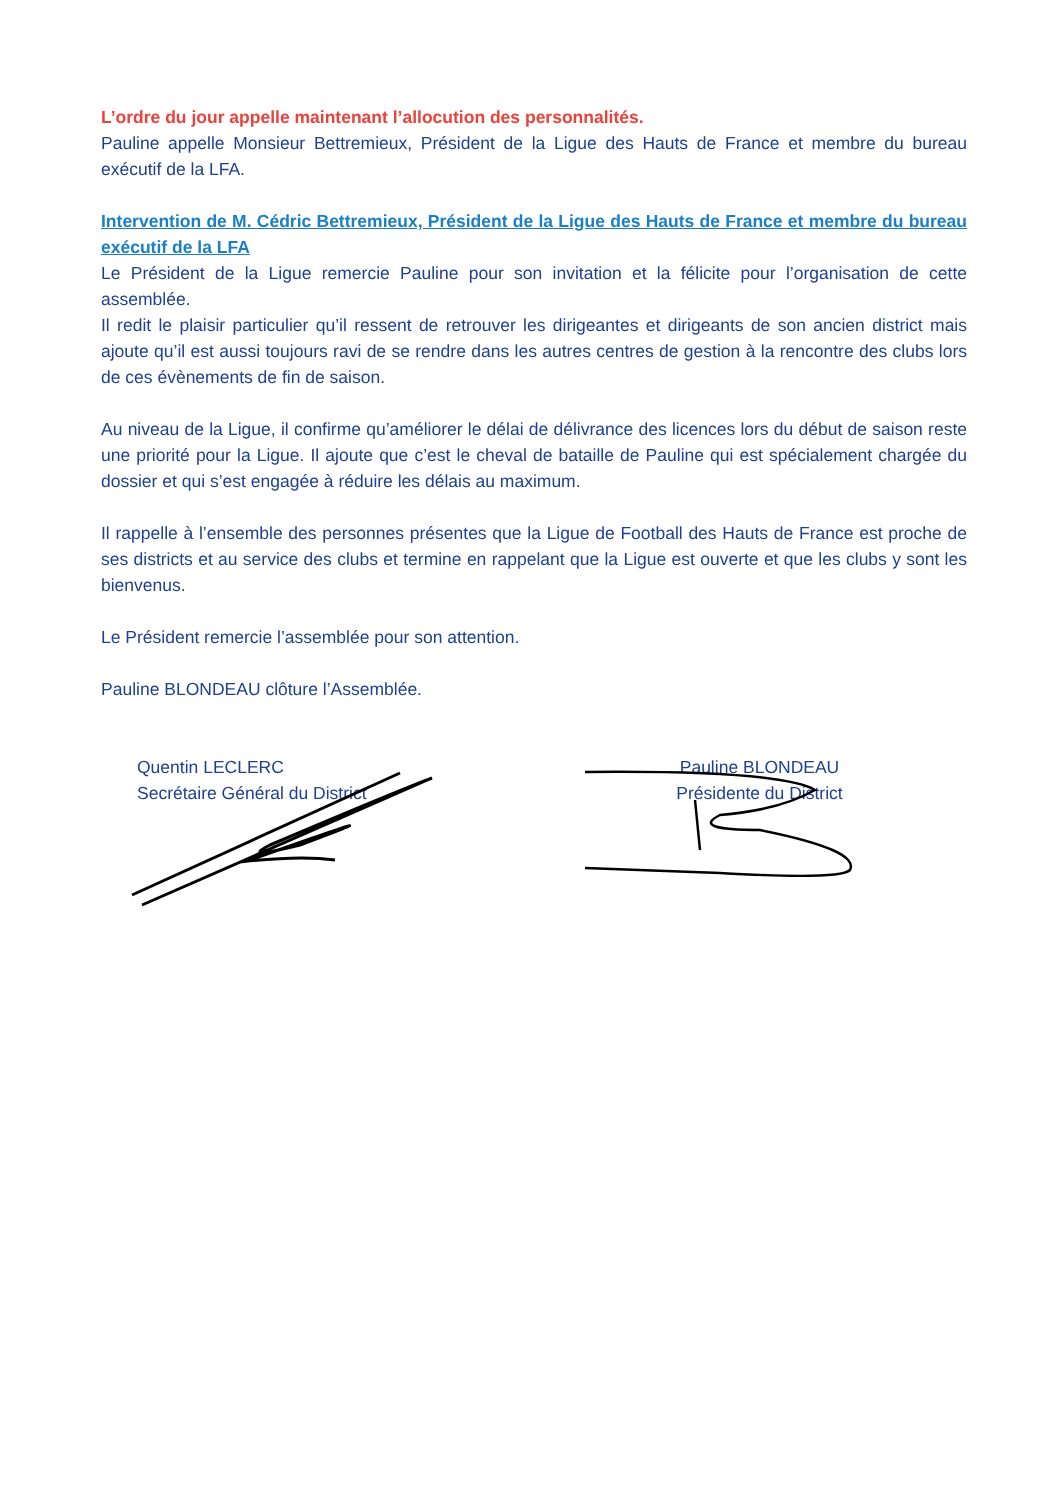L’ordre du jour appelle maintenant l’allocution des personnalités.
Pauline appelle Monsieur Bettremieux, Président de la Ligue des Hauts de France et membre du bureau exécutif de la LFA.
Intervention de M. Cédric Bettremieux, Président de la Ligue des Hauts de France et membre du bureau exécutif de la LFA
Le Président de la Ligue remercie Pauline pour son invitation et la félicite pour l’organisation de cette assemblée.
Il redit le plaisir particulier qu’il ressent de retrouver les dirigeantes et dirigeants de son ancien district mais ajoute qu’il est aussi toujours ravi de se rendre dans les autres centres de gestion à la rencontre des clubs lors de ces évènements de fin de saison.
Au niveau de la Ligue, il confirme qu’améliorer le délai de délivrance des licences lors du début de saison reste une priorité pour la Ligue. Il ajoute que c’est le cheval de bataille de Pauline qui est spécialement chargée du dossier et qui s’est engagée à réduire les délais au maximum.
Il rappelle à l’ensemble des personnes présentes que la Ligue de Football des Hauts de France est proche de ses districts et au service des clubs et termine en rappelant que la Ligue est ouverte et que les clubs y sont les bienvenus.
Le Président remercie l’assemblée pour son attention.
Pauline BLONDEAU clôture l’Assemblée.
Quentin LECLERC
Secrétaire Général du District
Pauline BLONDEAU
Présidente du District